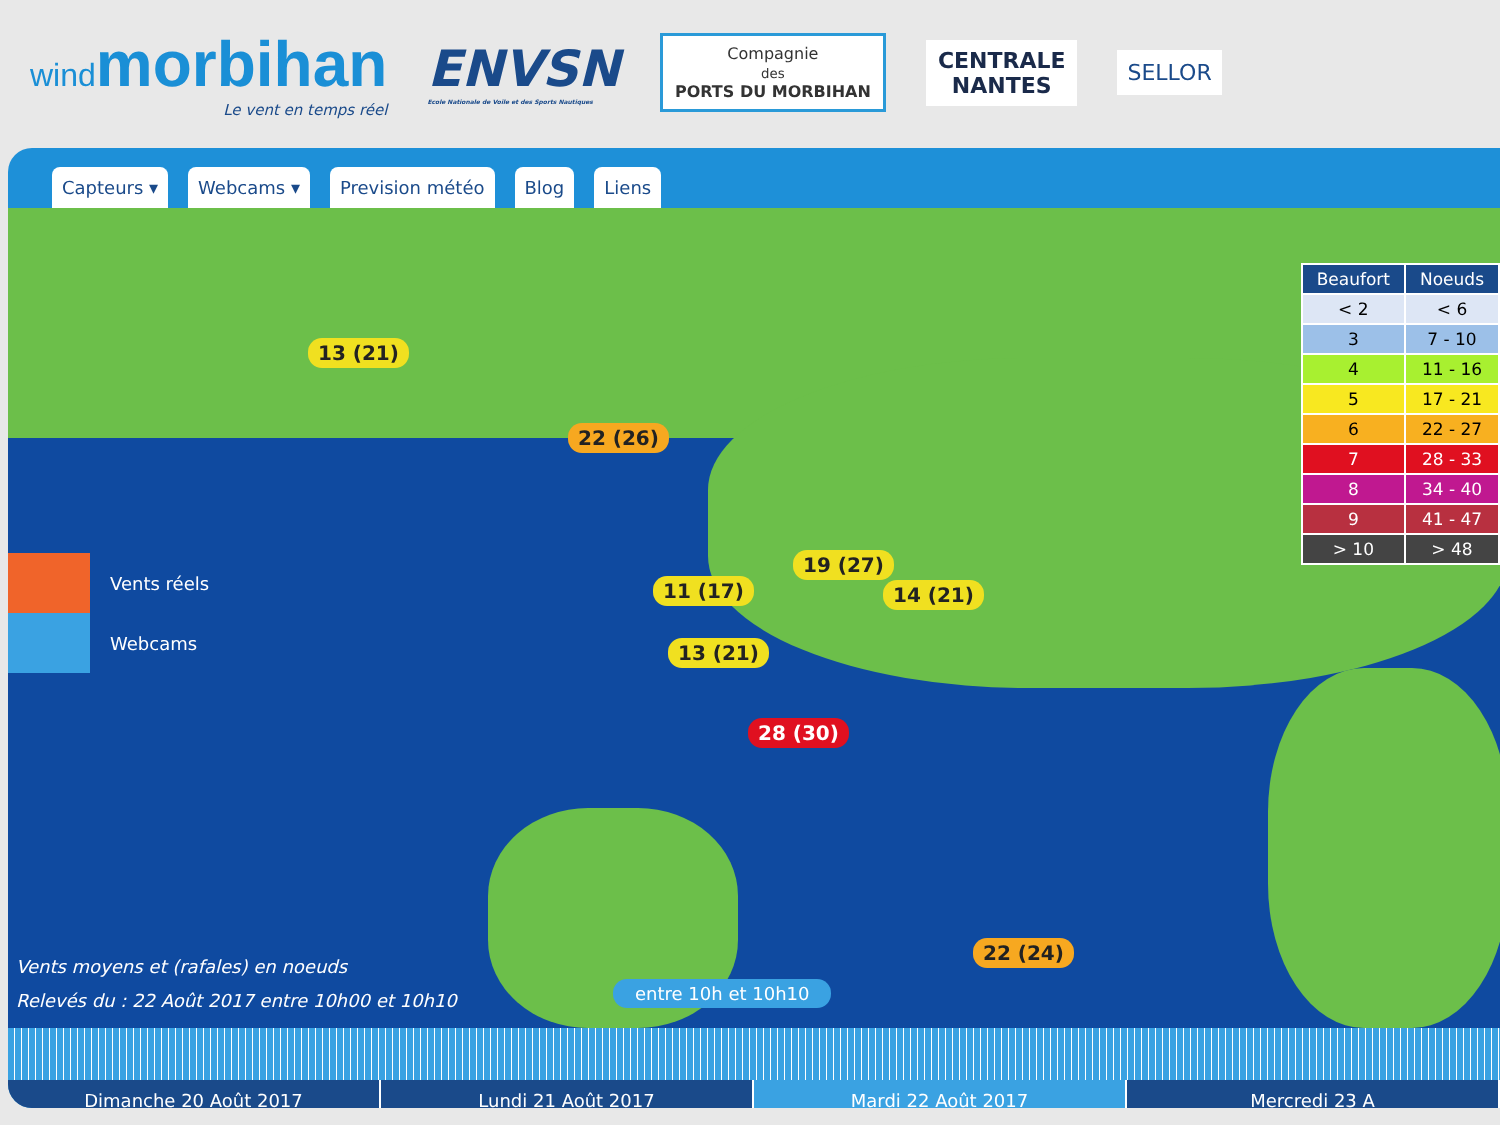windmorbihan
Le vent en temps réel
ENVSN
Ecole Nationale de Voile et des Sports Nautiques
Compagnie
des
PORTS DU MORBIHAN
CENTRALE
NANTES
SELLOR
Capteurs ▾ Webcams ▾ Prevision météo Blog Liens
13 (21)
22 (26)
19 (27)
11 (17) 14 (21)
13 (21)
28 (30)
22 (24)
| Beaufort | Noeuds |
| --- | --- |
| < 2 | < 6 |
| 3 | 7 - 10 |
| 4 | 11 - 16 |
| 5 | 17 - 21 |
| 6 | 22 - 27 |
| 7 | 28 - 33 |
| 8 | 34 - 40 |
| 9 | 41 - 47 |
| > 10 | > 48 |
Vents réels
Webcams
Vents moyens et (rafales) en noeuds
Relevés du : 22 Août 2017 entre 10h00 et 10h10
entre 10h et 10h10
Dimanche 20 Août 2017 Lundi 21 Août 2017 Mardi 22 Août 2017 Mercredi 23 A